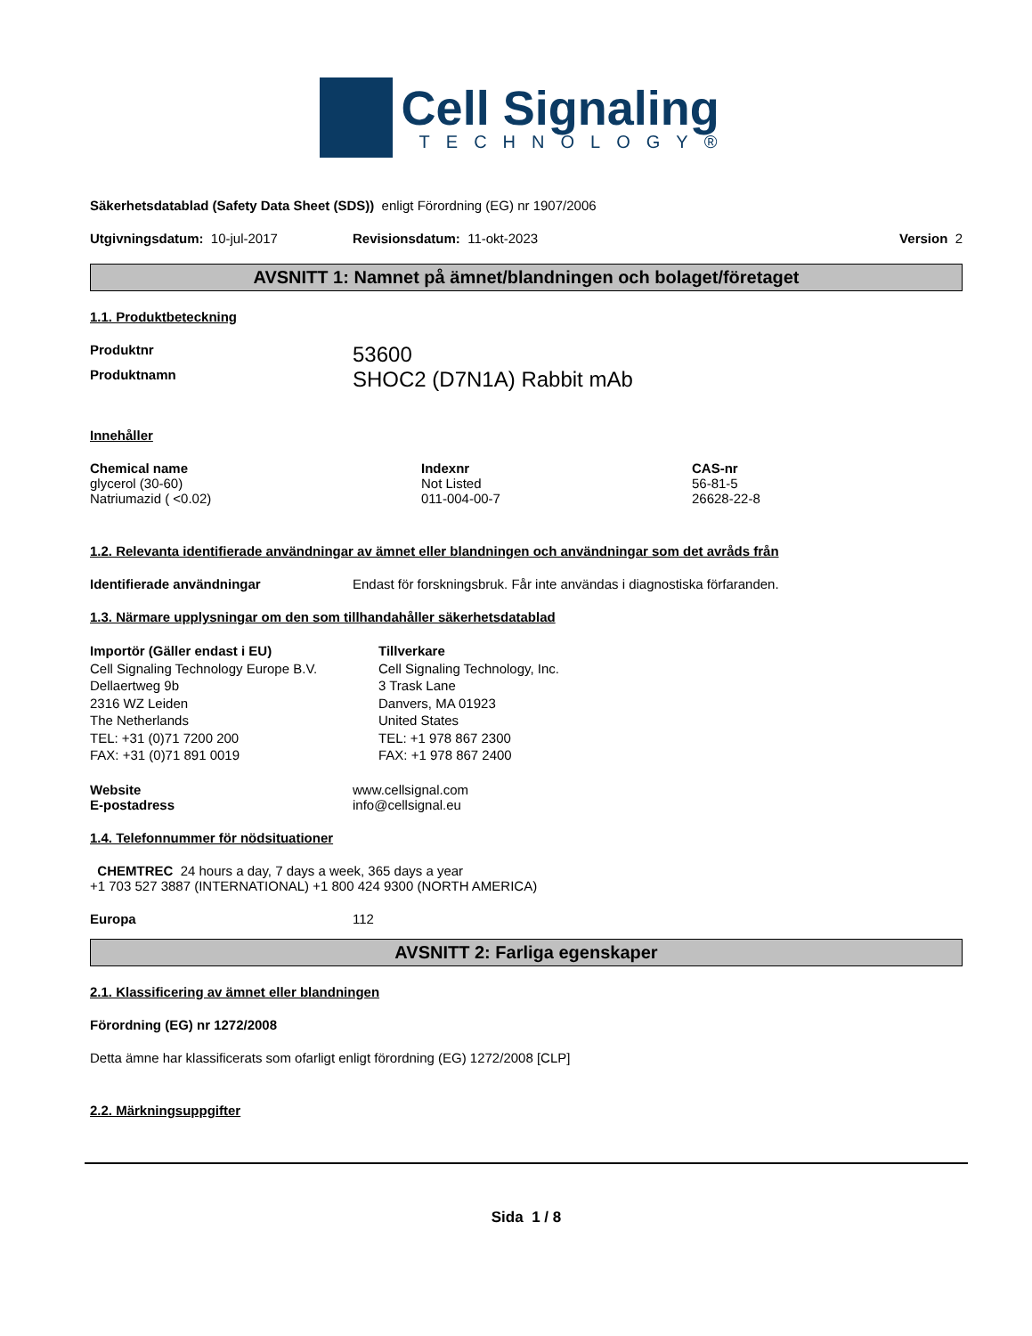Cell Signaling
TECHNOLOGY®
Säkerhetsdatablad (Safety Data Sheet (SDS)) enligt Förordning (EG) nr 1907/2006
Utgivningsdatum: 10-jul-2017 Revisionsdatum: 11-okt-2023 Version 2
AVSNITT 1: Namnet på ämnet/blandningen och bolaget/företaget
1.1. Produktbeteckning
Produktnr 53600
Produktnamn SHOC2 (D7N1A) Rabbit mAb
Innehåller
| Chemical name | Indexnr | CAS-nr |
| --- | --- | --- |
| glycerol (30-60) | Not Listed | 56-81-5 |
| Natriumazid ( <0.02) | 011-004-00-7 | 26628-22-8 |
1.2. Relevanta identifierade användningar av ämnet eller blandningen och användningar som det avråds från
Identifierade användningar Endast för forskningsbruk. Får inte användas i diagnostiska förfaranden.
1.3. Närmare upplysningar om den som tillhandahåller säkerhetsdatablad
Importör (Gäller endast i EU)
Cell Signaling Technology Europe B.V.
Dellaertweg 9b
2316 WZ Leiden
The Netherlands
TEL: +31 (0)71 7200 200
FAX: +31 (0)71 891 0019
Tillverkare
Cell Signaling Technology, Inc.
3 Trask Lane
Danvers, MA 01923
United States
TEL: +1 978 867 2300
FAX: +1 978 867 2400
Website www.cellsignal.com
E-postadress info@cellsignal.eu
1.4. Telefonnummer för nödsituationer
CHEMTREC 24 hours a day, 7 days a week, 365 days a year
+1 703 527 3887 (INTERNATIONAL) +1 800 424 9300 (NORTH AMERICA)
Europa 112
AVSNITT 2: Farliga egenskaper
2.1. Klassificering av ämnet eller blandningen
Förordning (EG) nr 1272/2008
Detta ämne har klassificerats som ofarligt enligt förordning (EG) 1272/2008 [CLP]
2.2. Märkningsuppgifter
Sida 1 / 8